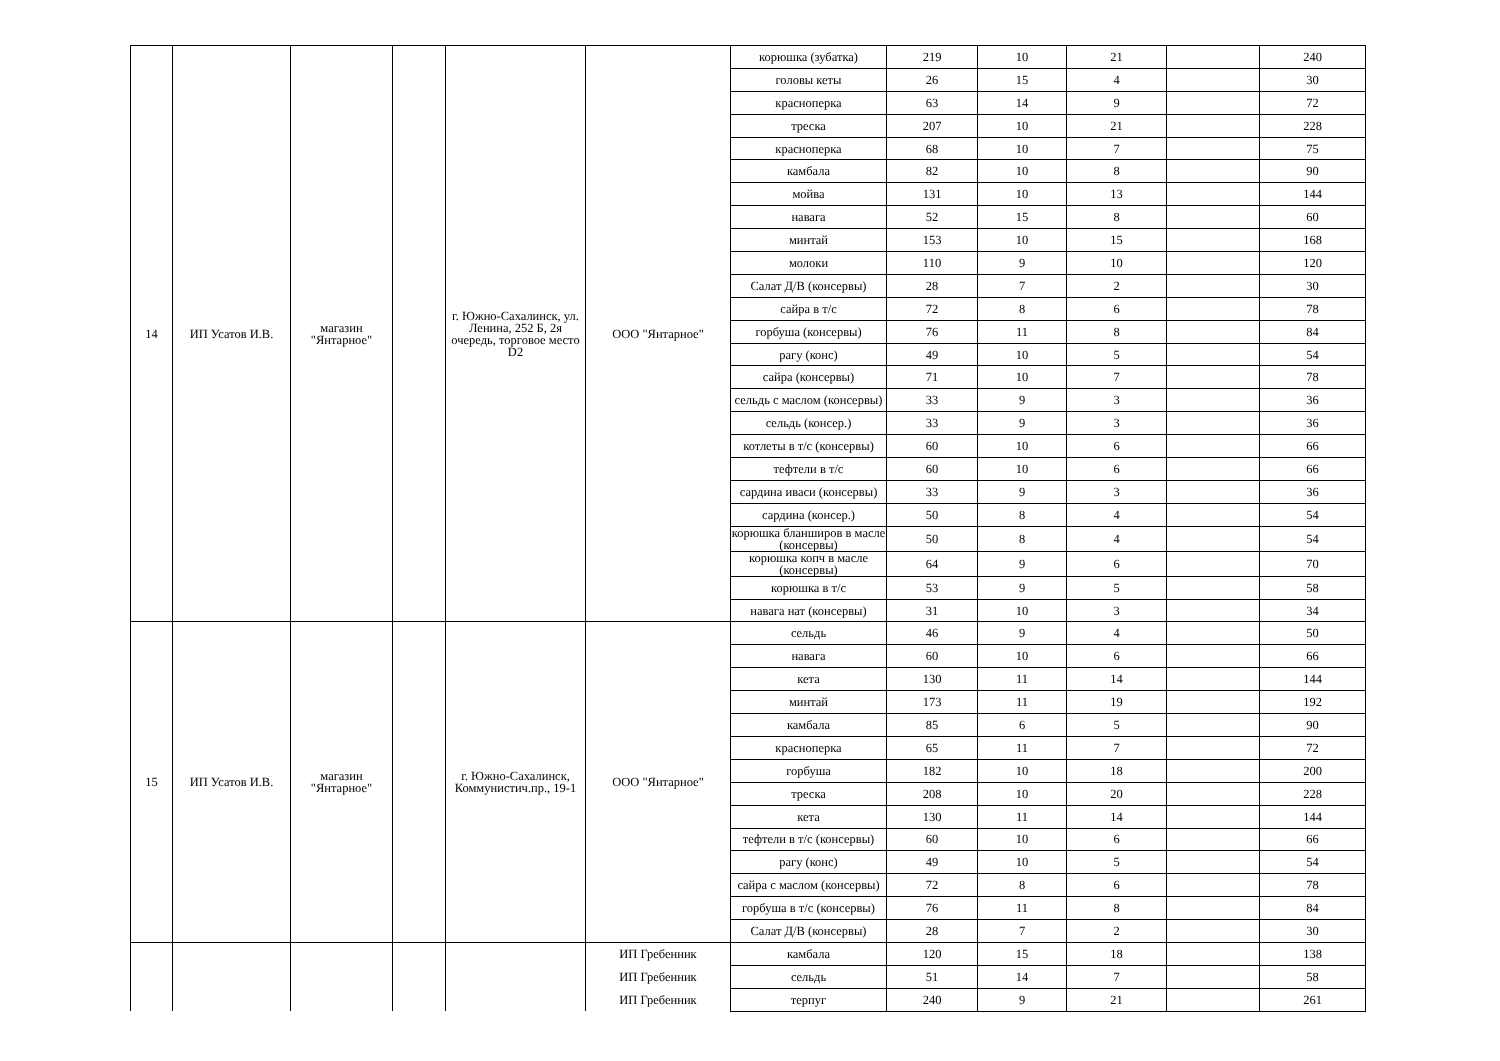| 14 | ИП Усатов И.В. | магазин "Янтарное" | | г. Южно-Сахалинск, ул. Ленина, 252 Б, 2я очередь, торговое место D2 | ООО "Янтарное" | корюшка (зубатка) | 219 | 10 | 21 | | 240 |
| | | | | | | головы кеты | 26 | 15 | 4 | | 30 |
| | | | | | | красноперка | 63 | 14 | 9 | | 72 |
| | | | | | | треска | 207 | 10 | 21 | | 228 |
| | | | | | | красноперка | 68 | 10 | 7 | | 75 |
| | | | | | | камбала | 82 | 10 | 8 | | 90 |
| | | | | | | мойва | 131 | 10 | 13 | | 144 |
| | | | | | | навага | 52 | 15 | 8 | | 60 |
| | | | | | | минтай | 153 | 10 | 15 | | 168 |
| | | | | | | молоки | 110 | 9 | 10 | | 120 |
| | | | | | | Салат Д/В (консервы) | 28 | 7 | 2 | | 30 |
| | | | | | | сайра в т/с | 72 | 8 | 6 | | 78 |
| | | | | | | горбуша (консервы) | 76 | 11 | 8 | | 84 |
| | | | | | | рагу (конс) | 49 | 10 | 5 | | 54 |
| | | | | | | сайра (консервы) | 71 | 10 | 7 | | 78 |
| | | | | | | сельдь с маслом (консервы) | 33 | 9 | 3 | | 36 |
| | | | | | | сельдь (консер.) | 33 | 9 | 3 | | 36 |
| | | | | | | котлеты в т/с (консервы) | 60 | 10 | 6 | | 66 |
| | | | | | | тефтели в т/с | 60 | 10 | 6 | | 66 |
| | | | | | | сардина иваси (консервы) | 33 | 9 | 3 | | 36 |
| | | | | | | сардина (консер.) | 50 | 8 | 4 | | 54 |
| | | | | | | корюшка бланширов в масле (консервы) | 50 | 8 | 4 | | 54 |
| | | | | | | корюшка копч в масле (консервы) | 64 | 9 | 6 | | 70 |
| | | | | | | корюшка в т/с | 53 | 9 | 5 | | 58 |
| | | | | | | навага нат (консервы) | 31 | 10 | 3 | | 34 |
| 15 | ИП Усатов И.В. | магазин "Янтарное" | | г. Южно-Сахалинск, Коммунистич.пр., 19-1 | ООО "Янтарное" | сельдь | 46 | 9 | 4 | | 50 |
| | | | | | | навага | 60 | 10 | 6 | | 66 |
| | | | | | | кета | 130 | 11 | 14 | | 144 |
| | | | | | | минтай | 173 | 11 | 19 | | 192 |
| | | | | | | камбала | 85 | 6 | 5 | | 90 |
| | | | | | | красноперка | 65 | 11 | 7 | | 72 |
| | | | | | | горбуша | 182 | 10 | 18 | | 200 |
| | | | | | | треска | 208 | 10 | 20 | | 228 |
| | | | | | | кета | 130 | 11 | 14 | | 144 |
| | | | | | | тефтели в т/с (консервы) | 60 | 10 | 6 | | 66 |
| | | | | | | рагу (конс) | 49 | 10 | 5 | | 54 |
| | | | | | | сайра с маслом (консервы) | 72 | 8 | 6 | | 78 |
| | | | | | | горбуша в т/с (консервы) | 76 | 11 | 8 | | 84 |
| | | | | | | Салат Д/В (консервы) | 28 | 7 | 2 | | 30 |
| | | | | | ИП Гребенник | камбала | 120 | 15 | 18 | | 138 |
| | | | | | ИП Гребенник | сельдь | 51 | 14 | 7 | | 58 |
| | | | | | ИП Гребенник | терпуг | 240 | 9 | 21 | | 261 |